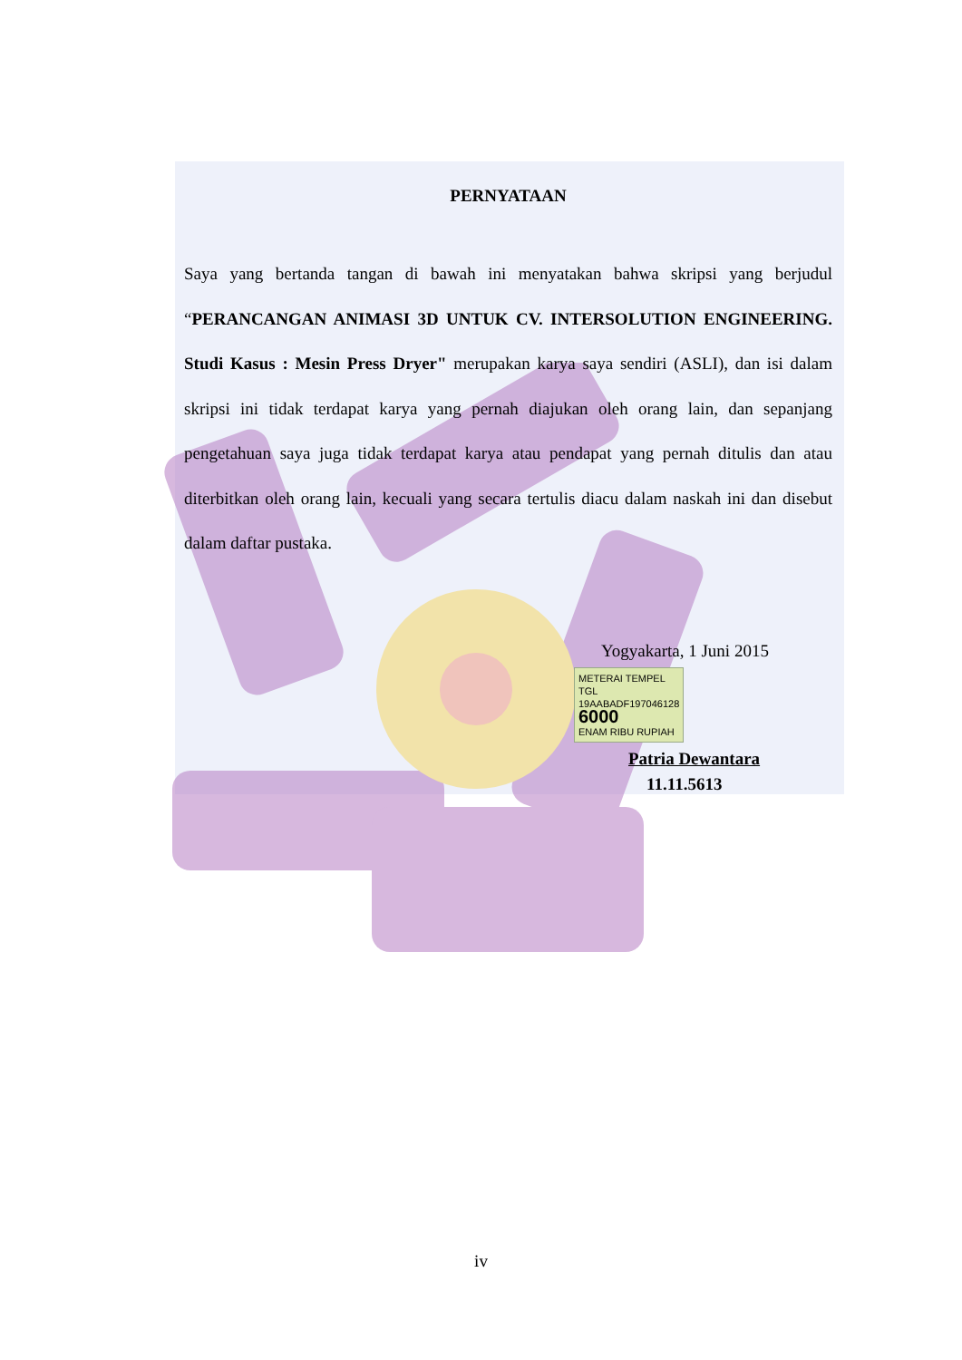PERNYATAAN
Saya yang bertanda tangan di bawah ini menyatakan bahwa skripsi yang berjudul “PERANCANGAN ANIMASI 3D UNTUK CV. INTERSOLUTION ENGINEERING. Studi Kasus : Mesin Press Dryer" merupakan karya saya sendiri (ASLI), dan isi dalam skripsi ini tidak terdapat karya yang pernah diajukan oleh orang lain, dan sepanjang pengetahuan saya juga tidak terdapat karya atau pendapat yang pernah ditulis dan atau diterbitkan oleh orang lain, kecuali yang secara tertulis diacu dalam naskah ini dan disebut dalam daftar pustaka.
Yogyakarta, 1 Juni 2015
METERAI TEMPEL
TGL
19AABADF197046128
6000
ENAM RIBU RUPIAH
Patria Dewantara
11.11.5613
iv